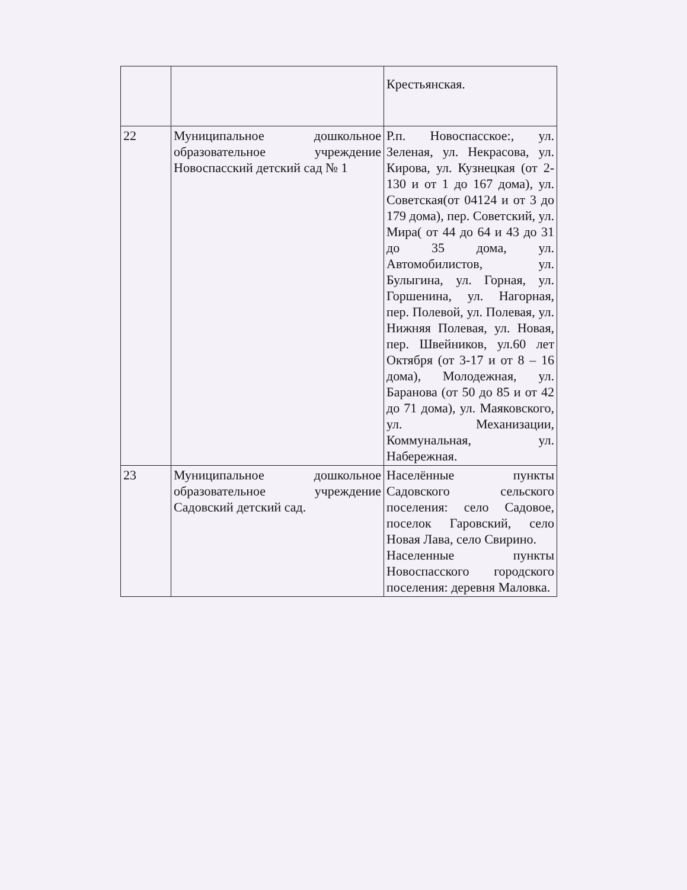| | | Крестьянская. |
| 22 | Муниципальное дошкольное образовательное учреждение Новоспасский детский сад № 1 | Р.п. Новоспасское:, ул. Зеленая, ул. Некрасова, ул. Кирова, ул. Кузнецкая (от 2-130 и от 1 до 167 дома), ул. Советская(от 04124 и от 3 до 179 дома), пер. Советский, ул. Мира( от 44 до 64 и 43 до 31 до 35 дома, ул. Автомобилистов, ул. Булыгина, ул. Горная, ул. Горшенина, ул. Нагорная, пер. Полевой, ул. Полевая, ул. Нижняя Полевая, ул. Новая, пер. Швейников, ул.60 лет Октября (от 3-17 и от 8 – 16 дома), Молодежная, ул. Баранова (от 50 до 85 и от 42 до 71 дома), ул. Маяковского, ул. Механизации, Коммунальная, ул. Набережная. |
| 23 | Муниципальное дошкольное образовательное учреждение Садовский детский сад. | Населённые пункты Садовского сельского поселения: село Садовое, поселок Гаровский, село Новая Лава, село Свирино. Населенные пункты Новоспасского городского поселения: деревня Маловка. |